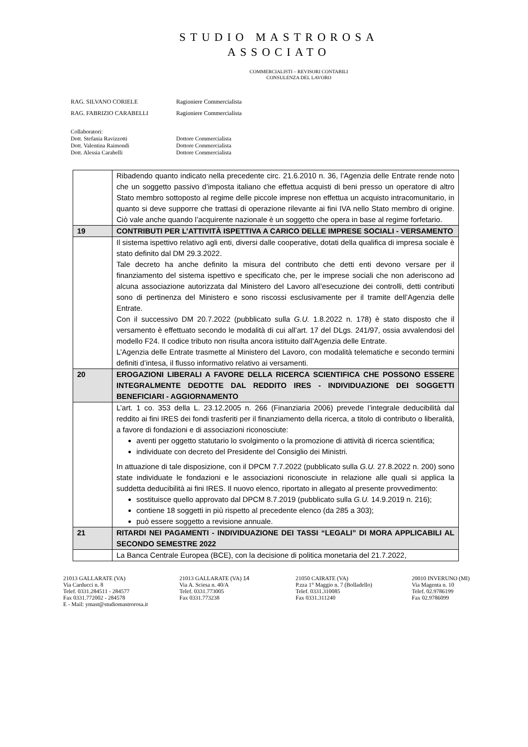STUDIO MASTROROSA
ASSOCIATO
COMMERCIALISTI – REVISORI CONTABILI
CONSULENZA DEL LAVORO
RAG. SILVANO CORIELE Ragioniere Commercialista
RAG. FABRIZIO CARABELLI Ragioniere Commercialista
Collaboratori:
Dott. Stefania Ravizzotti Dottore Commercialista
Dott. Valentina Raimondi Dottore Commercialista
Dott. Alessia Carabelli Dottore Commercialista
| | Ribadendo quanto indicato nella precedente circ. 21.6.2010 n. 36, l’Agenzia delle Entrate rende noto che un soggetto passivo d’imposta italiano che effettua acquisti di beni presso un operatore di altro Stato membro sottoposto al regime delle piccole imprese non effettua un acquisto intracomunitario, in quanto si deve supporre che trattasi di operazione rilevante ai fini IVA nello Stato membro di origine. Ciò vale anche quando l’acquirente nazionale è un soggetto che opera in base al regime forfetario. |
| 19 | CONTRIBUTI PER L’ATTIVITÀ ISPETTIVA A CARICO DELLE IMPRESE SOCIALI - VERSAMENTO |
| | Il sistema ispettivo relativo agli enti, diversi dalle cooperative, dotati della qualifica di impresa sociale è stato definito dal DM 29.3.2022. Tale decreto ha anche definito la misura del contributo che detti enti devono versare per il finanziamento del sistema ispettivo e specificato che, per le imprese sociali che non aderiscono ad alcuna associazione autorizzata dal Ministero del Lavoro all’esecuzione dei controlli, detti contributi sono di pertinenza del Ministero e sono riscossi esclusivamente per il tramite dell’Agenzia delle Entrate. Con il successivo DM 20.7.2022 (pubblicato sulla G.U. 1.8.2022 n. 178) è stato disposto che il versamento è effettuato secondo le modalità di cui all’art. 17 del DLgs. 241/97, ossia avvalendosi del modello F24. Il codice tributo non risulta ancora istituito dall’Agenzia delle Entrate. L’Agenzia delle Entrate trasmette al Ministero del Lavoro, con modalità telematiche e secondo termini definiti d’intesa, il flusso informativo relativo ai versamenti. |
| 20 | EROGAZIONI LIBERALI A FAVORE DELLA RICERCA SCIENTIFICA CHE POSSONO ESSERE INTEGRALMENTE DEDOTTE DAL REDDITO IRES - INDIVIDUAZIONE DEI SOGGETTI BENEFICIARI - AGGIORNAMENTO |
| | L’art. 1 co. 353 della L. 23.12.2005 n. 266 (Finanziaria 2006) prevede l’integrale deducibilità dal reddito ai fini IRES dei fondi trasferiti per il finanziamento della ricerca, a titolo di contributo o liberalità, a favore di fondazioni e di associazioni riconosciute: aventi per oggetto statutario lo svolgimento o la promozione di attività di ricerca scientifica; individuate con decreto del Presidente del Consiglio dei Ministri. In attuazione di tale disposizione, con il DPCM 7.7.2022 (pubblicato sulla G.U. 27.8.2022 n. 200) sono state individuate le fondazioni e le associazioni riconosciute in relazione alle quali si applica la suddetta deducibilità ai fini IRES. Il nuovo elenco, riportato in allegato al presente provvedimento: sostituisce quello approvato dal DPCM 8.7.2019 (pubblicato sulla G.U. 14.9.2019 n. 216); contiene 18 soggetti in più rispetto al precedente elenco (da 285 a 303); può essere soggetto a revisione annuale. |
| 21 | RITARDI NEI PAGAMENTI - INDIVIDUAZIONE DEI TASSI “LEGALI” DI MORA APPLICABILI AL SECONDO SEMESTRE 2022 |
| | La Banca Centrale Europea (BCE), con la decisione di politica monetaria del 21.7.2022, |
21013 GALLARATE (VA)
Via Carducci n. 8
Telef. 0331.284511 - 284577
Fax 0331.772002 - 284578
E - Mail: ymast@studiomastrorosa.it
21013 GALLARATE (VA) 14
Via A. Sciesa n. 40/A
Telef. 0331.773005
Fax 0331.773238
21050 CAIRATE (VA)
P.zza 1° Maggio n. 7 (Bolladello)
Telef. 0331.310085
Fax 0331.311240
20010 INVERUNO (MI)
Via Magenta n. 10
Telef. 02.9786199
Fax 02.9786099